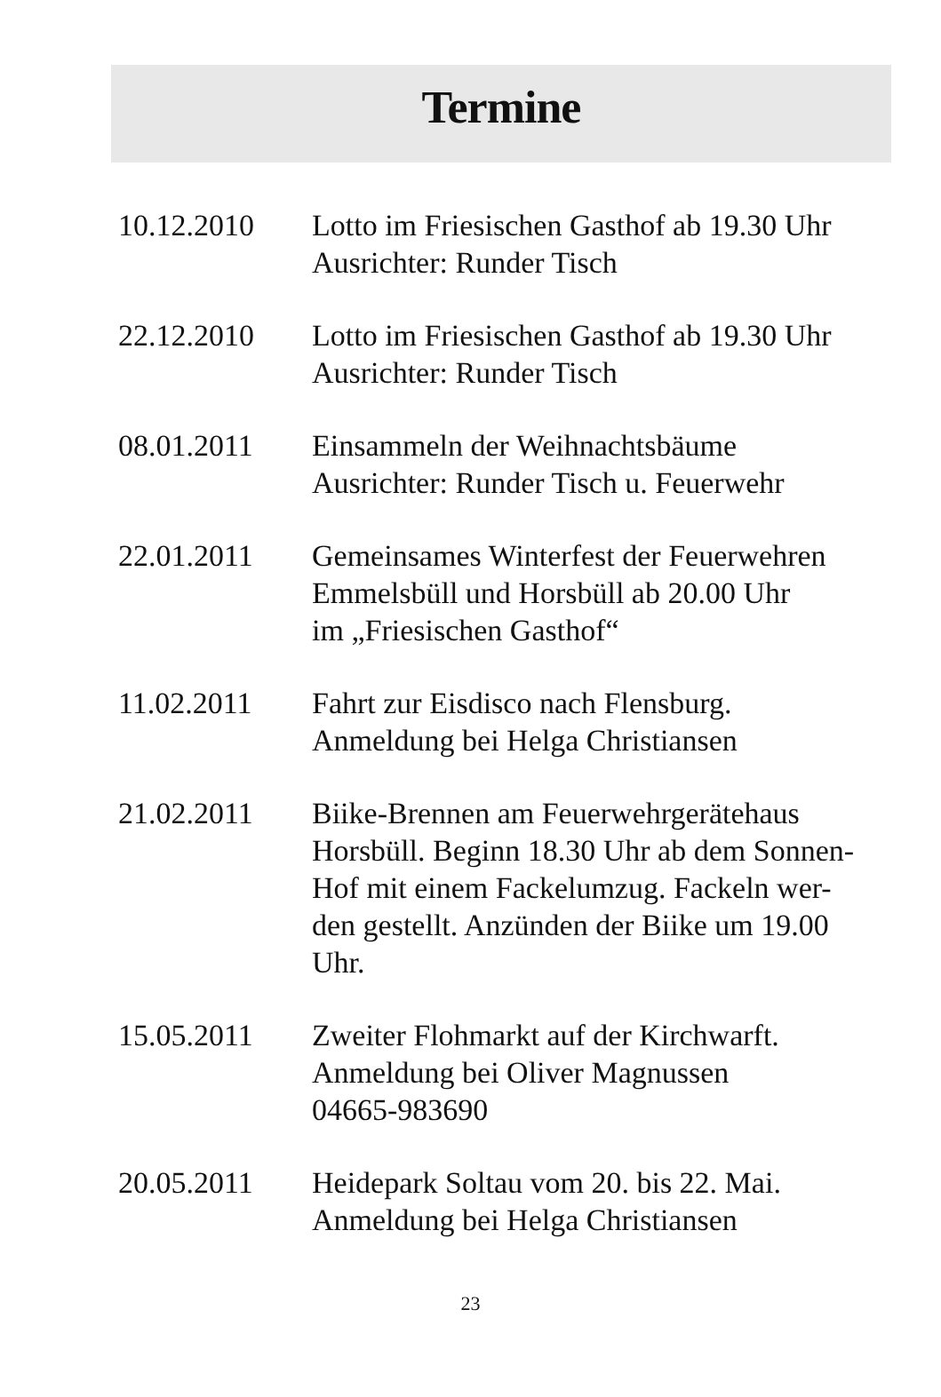Termine
10.12.2010 Lotto im Friesischen Gasthof ab 19.30 Uhr
Ausrichter: Runder Tisch
22.12.2010 Lotto im Friesischen Gasthof ab 19.30 Uhr
Ausrichter: Runder Tisch
08.01.2011 Einsammeln der Weihnachtsbäume
Ausrichter: Runder Tisch u. Feuerwehr
22.01.2011 Gemeinsames Winterfest der Feuerwehren
Emmelsbüll und Horsbüll ab 20.00 Uhr
im „Friesischen Gasthof“
11.02.2011 Fahrt zur Eisdisco nach Flensburg.
Anmeldung bei Helga Christiansen
21.02.2011 Biike-Brennen am Feuerwehrgerätehaus
Horsbüll. Beginn 18.30 Uhr ab dem Sonnen-
Hof mit einem Fackelumzug. Fackeln wer-
den gestellt. Anzünden der Biike um 19.00
Uhr.
15.05.2011 Zweiter Flohmarkt auf der Kirchwarft.
Anmeldung bei Oliver Magnussen
04665-983690
20.05.2011 Heidepark Soltau vom 20. bis 22. Mai.
Anmeldung bei Helga Christiansen
23